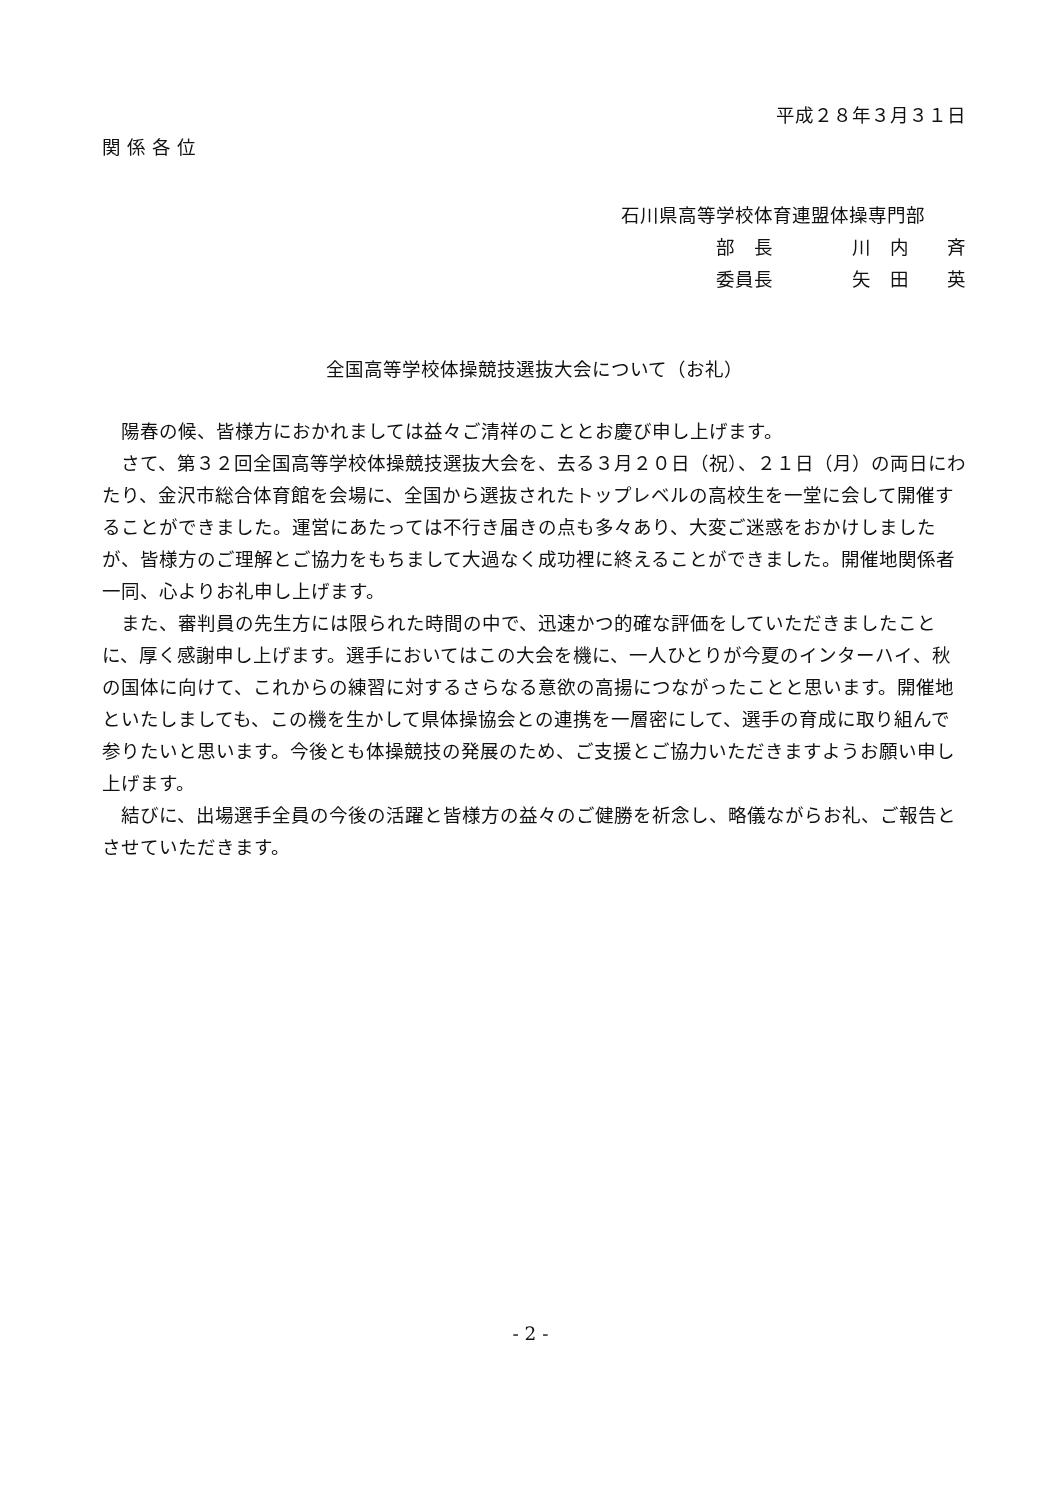平成２８年３月３１日
関 係 各 位
石川県高等学校体育連盟体操専門部
部　長 川　内　　斉
委員長 矢　田　　英
全国高等学校体操競技選抜大会について（お礼）
　陽春の候、皆様方におかれましては益々ご清祥のこととお慶び申し上げます。
　さて、第３２回全国高等学校体操競技選抜大会を、去る３月２０日（祝）、２１日（月）の両日にわたり、金沢市総合体育館を会場に、全国から選抜されたトップレベルの高校生を一堂に会して開催することができました。運営にあたっては不行き届きの点も多々あり、大変ご迷惑をおかけしましたが、皆様方のご理解とご協力をもちまして大過なく成功裡に終えることができました。開催地関係者一同、心よりお礼申し上げます。
　また、審判員の先生方には限られた時間の中で、迅速かつ的確な評価をしていただきましたことに、厚く感謝申し上げます。選手においてはこの大会を機に、一人ひとりが今夏のインターハイ、秋の国体に向けて、これからの練習に対するさらなる意欲の高揚につながったことと思います。開催地といたしましても、この機を生かして県体操協会との連携を一層密にして、選手の育成に取り組んで参りたいと思います。今後とも体操競技の発展のため、ご支援とご協力いただきますようお願い申し上げます。
　結びに、出場選手全員の今後の活躍と皆様方の益々のご健勝を祈念し、略儀ながらお礼、ご報告とさせていただきます。
- 2 -